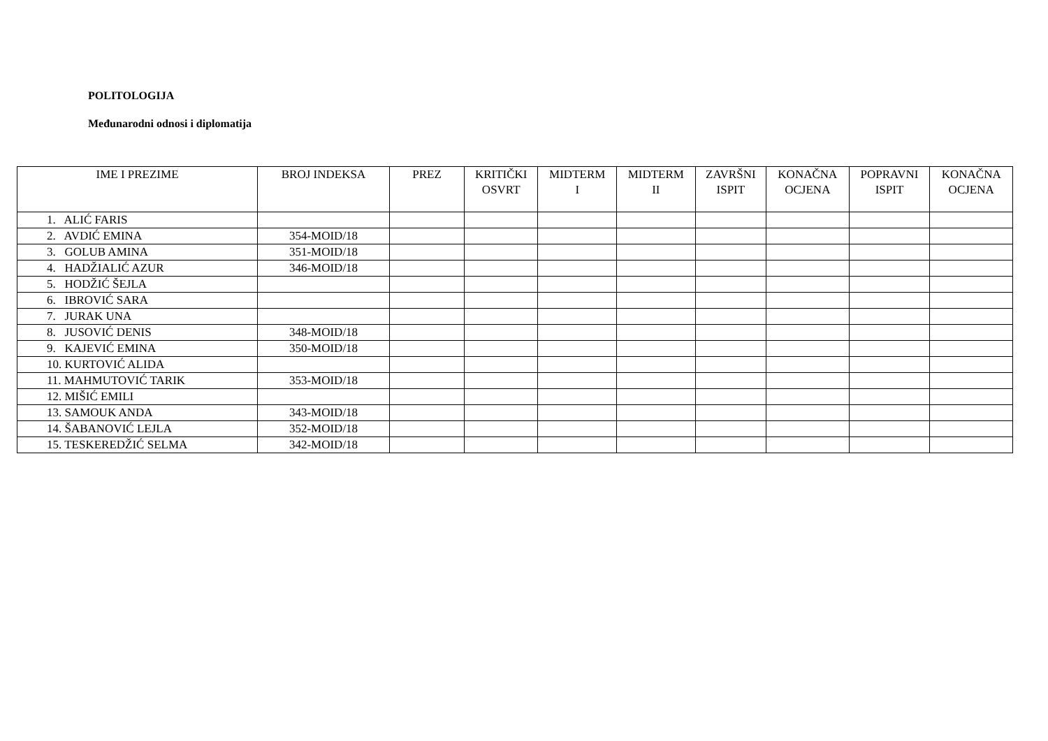POLITOLOGIJA
Međunarodni odnosi i diplomatija
| IME I PREZIME | BROJ INDEKSA | PREZ | KRITIČKI OSVRT | MIDTERM I | MIDTERM II | ZAVRŠNI ISPIT | KONAČNA OCJENA | POPRAVNI ISPIT | KONAČNA OCJENA |
| --- | --- | --- | --- | --- | --- | --- | --- | --- | --- |
| 1. ALIĆ FARIS | | | | | | | | | |
| 2. AVDIĆ EMINA | 354-MOID/18 | | | | | | | | |
| 3. GOLUB AMINA | 351-MOID/18 | | | | | | | | |
| 4. HADŽIALIĆ AZUR | 346-MOID/18 | | | | | | | | |
| 5. HODŽIĆ ŠEJLA | | | | | | | | | |
| 6. IBROVIĆ SARA | | | | | | | | | |
| 7. JURAK UNA | | | | | | | | | |
| 8. JUSOVIĆ DENIS | 348-MOID/18 | | | | | | | | |
| 9. KAJEVIĆ EMINA | 350-MOID/18 | | | | | | | | |
| 10. KURTOVIĆ ALIDA | | | | | | | | | |
| 11. MAHMUTOVIĆ TARIK | 353-MOID/18 | | | | | | | | |
| 12. MIŠIĆ EMILI | | | | | | | | | |
| 13. SAMOUK ANDA | 343-MOID/18 | | | | | | | | |
| 14. ŠABANOVIĆ LEJLA | 352-MOID/18 | | | | | | | | |
| 15. TESKEREDŽIĆ SELMA | 342-MOID/18 | | | | | | | | |